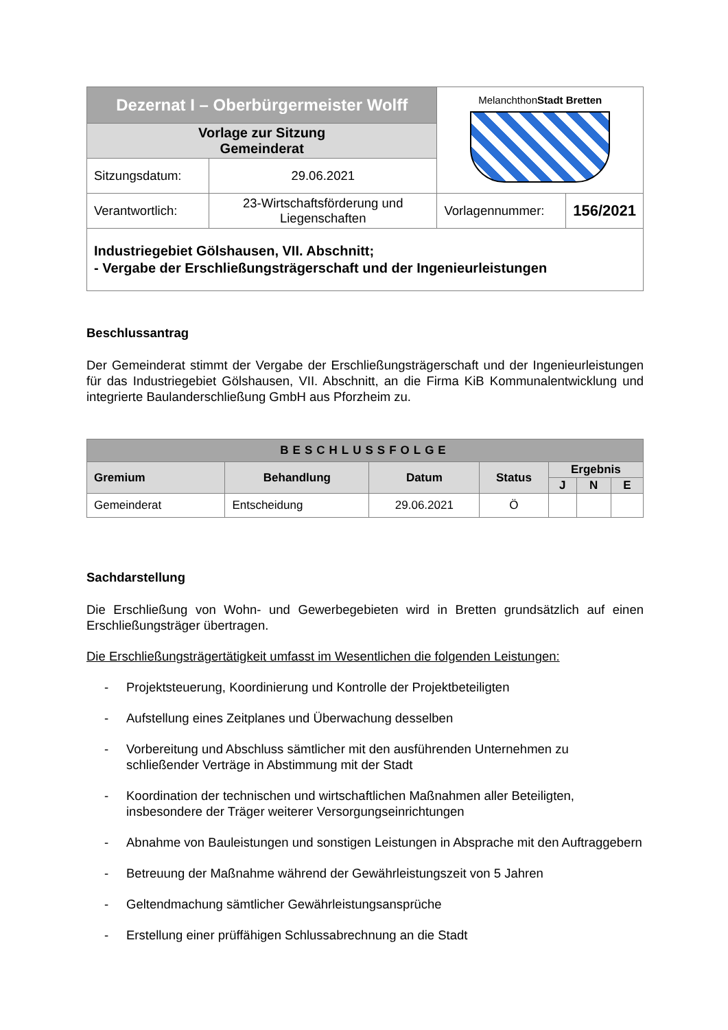| Dezernat I – Oberbürgermeister Wolff | | Melanchthon Stadt Bretten | |
| Vorlage zur Sitzung Gemeinderat | | | |
| Sitzungsdatum: | 29.06.2021 | | |
| Verantwortlich: | 23-Wirtschaftsförderung und Liegenschaften | Vorlagennummer: | 156/2021 |
| Industriegebiet Gölshausen, VII. Abschnitt; - Vergabe der Erschließungsträgerschaft und der Ingenieurleistungen | | | |
Beschlussantrag
Der Gemeinderat stimmt der Vergabe der Erschließungsträgerschaft und der Ingenieurleistungen für das Industriegebiet Gölshausen, VII. Abschnitt, an die Firma KiB Kommunalentwicklung und integrierte Baulanderschließung GmbH aus Pforzheim zu.
| BESCHLUSSFOLGE | | | | | | |
| --- | --- | --- | --- | --- | --- | --- |
| Gremium | Behandlung | Datum | Status | Ergebnis | | |
| | | | | J | N | E |
| Gemeinderat | Entscheidung | 29.06.2021 | Ö | | | |
Sachdarstellung
Die Erschließung von Wohn- und Gewerbegebieten wird in Bretten grundsätzlich auf einen Erschließungsträger übertragen.
Die Erschließungsträgertätigkeit umfasst im Wesentlichen die folgenden Leistungen:
- Projektsteuerung, Koordinierung und Kontrolle der Projektbeteiligten
- Aufstellung eines Zeitplanes und Überwachung desselben
- Vorbereitung und Abschluss sämtlicher mit den ausführenden Unternehmen zu schließender Verträge in Abstimmung mit der Stadt
- Koordination der technischen und wirtschaftlichen Maßnahmen aller Beteiligten, insbesondere der Träger weiterer Versorgungseinrichtungen
- Abnahme von Bauleistungen und sonstigen Leistungen in Absprache mit den Auftraggebern
- Betreuung der Maßnahme während der Gewährleistungszeit von 5 Jahren
- Geltendmachung sämtlicher Gewährleistungsansprüche
- Erstellung einer prüffähigen Schlussabrechnung an die Stadt